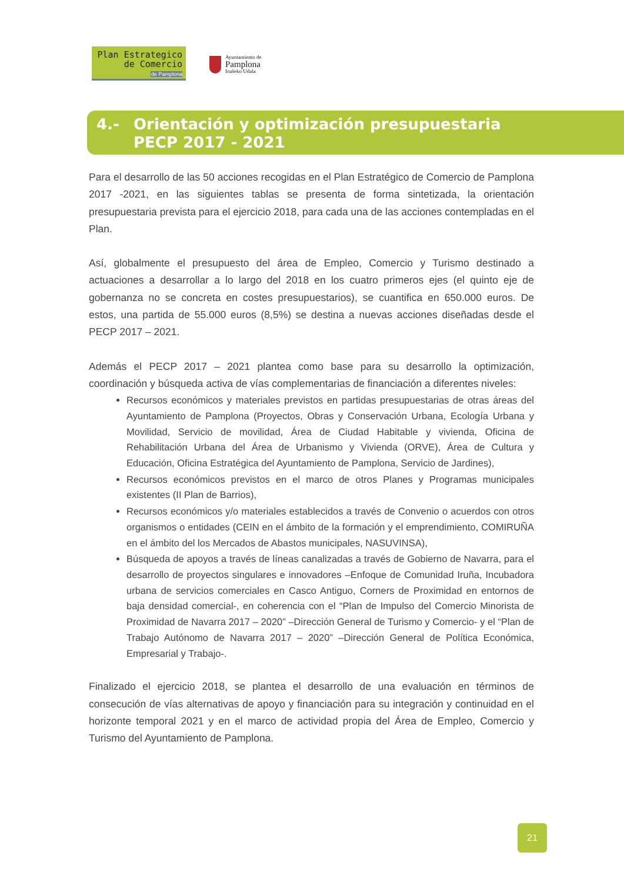Plan Estrategico
de Comercio
de Pamplona
Ayuntamiento de
Pamplona
Iruñeko Udala
4.- Orientación y optimización presupuestaria
PECP 2017 - 2021
Para el desarrollo de las 50 acciones recogidas en el Plan Estratégico de Comercio de Pamplona 2017 -2021, en las siguientes tablas se presenta de forma sintetizada, la orientación presupuestaria prevista para el ejercicio 2018, para cada una de las acciones contempladas en el Plan.
Así, globalmente el presupuesto del área de Empleo, Comercio y Turismo destinado a actuaciones a desarrollar a lo largo del 2018 en los cuatro primeros ejes (el quinto eje de gobernanza no se concreta en costes presupuestarios), se cuantifica en 650.000 euros. De estos, una partida de 55.000 euros (8,5%) se destina a nuevas acciones diseñadas desde el PECP 2017 – 2021.
Además el PECP 2017 – 2021 plantea como base para su desarrollo la optimización, coordinación y búsqueda activa de vías complementarias de financiación a diferentes niveles:
Recursos económicos y materiales previstos en partidas presupuestarias de otras áreas del Ayuntamiento de Pamplona (Proyectos, Obras y Conservación Urbana, Ecología Urbana y Movilidad, Servicio de movilidad, Área de Ciudad Habitable y vivienda, Oficina de Rehabilitación Urbana del Área de Urbanismo y Vivienda (ORVE), Área de Cultura y Educación, Oficina Estratégica del Ayuntamiento de Pamplona, Servicio de Jardines),
Recursos económicos previstos en el marco de otros Planes y Programas municipales existentes (II Plan de Barrios),
Recursos económicos y/o materiales establecidos a través de Convenio o acuerdos con otros organismos o entidades (CEIN en el ámbito de la formación y el emprendimiento, COMIRUÑA en el ámbito del los Mercados de Abastos municipales, NASUVINSA),
Búsqueda de apoyos a través de líneas canalizadas a través de Gobierno de Navarra, para el desarrollo de proyectos singulares e innovadores –Enfoque de Comunidad Iruña, Incubadora urbana de servicios comerciales en Casco Antiguo, Corners de Proximidad en entornos de baja densidad comercial-, en coherencia con el “Plan de Impulso del Comercio Minorista de Proximidad de Navarra 2017 – 2020” –Dirección General de Turismo y Comercio- y el “Plan de Trabajo Autónomo de Navarra 2017 – 2020” –Dirección General de Política Económica, Empresarial y Trabajo-.
Finalizado el ejercicio 2018, se plantea el desarrollo de una evaluación en términos de consecución de vías alternativas de apoyo y financiación para su integración y continuidad en el horizonte temporal 2021 y en el marco de actividad propia del Área de Empleo, Comercio y Turismo del Ayuntamiento de Pamplona.
21